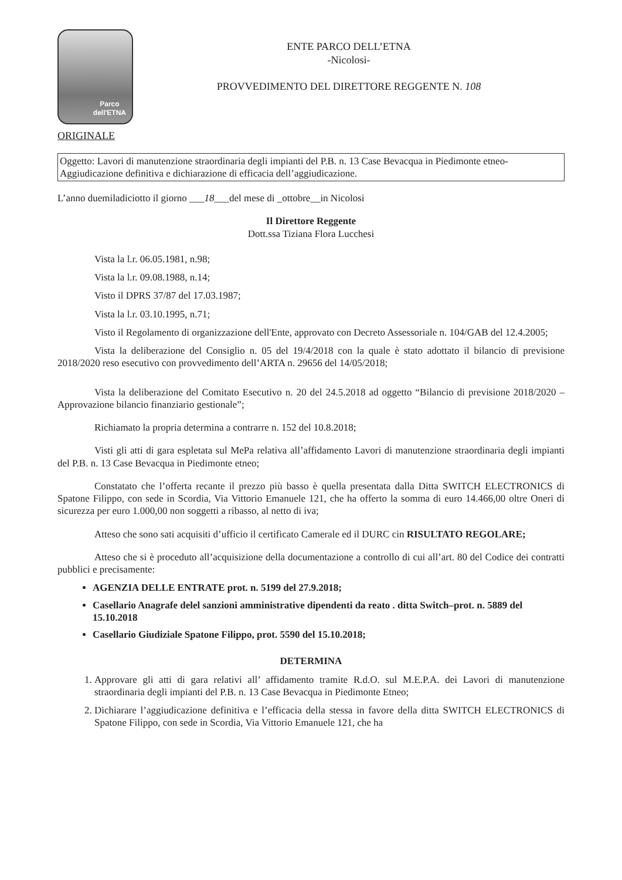Parco
dell'ETNA
ENTE PARCO DELL’ETNA
-Nicolosi-
PROVVEDIMENTO DEL DIRETTORE REGGENTE N. 108
ORIGINALE
Oggetto: Lavori di manutenzione straordinaria degli impianti del P.B. n. 13 Case Bevacqua in Piedimonte etneo- Aggiudicazione definitiva e dichiarazione di efficacia dell’aggiudicazione.
L’anno duemiladiciotto il giorno ___18___del mese di _ottobre__in Nicolosi
Il Direttore Reggente
Dott.ssa Tiziana Flora Lucchesi
Vista la l.r. 06.05.1981, n.98;
Vista la l.r. 09.08.1988, n.14;
Visto il DPRS 37/87 del 17.03.1987;
Vista la l.r. 03.10.1995, n.71;
Visto il Regolamento di organizzazione dell'Ente, approvato con Decreto Assessoriale n. 104/GAB del 12.4.2005;
Vista la deliberazione del Consiglio n. 05 del 19/4/2018 con la quale è stato adottato il bilancio di previsione 2018/2020 reso esecutivo con provvedimento dell’ARTA n. 29656 del 14/05/2018;
Vista la deliberazione del Comitato Esecutivo n. 20 del 24.5.2018 ad oggetto “Bilancio di previsione 2018/2020 – Approvazione bilancio finanziario gestionale”;
Richiamato la propria determina a contrarre n. 152 del 10.8.2018;
Visti gli atti di gara espletata sul MePa relativa all’affidamento Lavori di manutenzione straordinaria degli impianti del P.B. n. 13 Case Bevacqua in Piedimonte etneo;
Constatato che l’offerta recante il prezzo più basso è quella presentata dalla Ditta SWITCH ELECTRONICS di Spatone Filippo, con sede in Scordia, Via Vittorio Emanuele 121, che ha offerto la somma di euro 14.466,00 oltre Oneri di sicurezza per euro 1.000,00 non soggetti a ribasso, al netto di iva;
Atteso che sono sati acquisiti d’ufficio il certificato Camerale ed il DURC cin RISULTATO REGOLARE;
Atteso che si è proceduto all’acquisizione della documentazione a controllo di cui all’art. 80 del Codice dei contratti pubblici e precisamente:
AGENZIA DELLE ENTRATE prot. n. 5199 del 27.9.2018;
Casellario Anagrafe delel sanzioni amministrative dipendenti da reato . ditta Switch–prot. n. 5889 del 15.10.2018
Casellario Giudiziale Spatone Filippo, prot. 5590 del 15.10.2018;
DETERMINA
1. Approvare gli atti di gara relativi all’ affidamento tramite R.d.O. sul M.E.P.A. dei Lavori di manutenzione straordinaria degli impianti del P.B. n. 13 Case Bevacqua in Piedimonte Etneo;
2. Dichiarare l’aggiudicazione definitiva e l’efficacia della stessa in favore della ditta SWITCH ELECTRONICS di Spatone Filippo, con sede in Scordia, Via Vittorio Emanuele 121, che ha